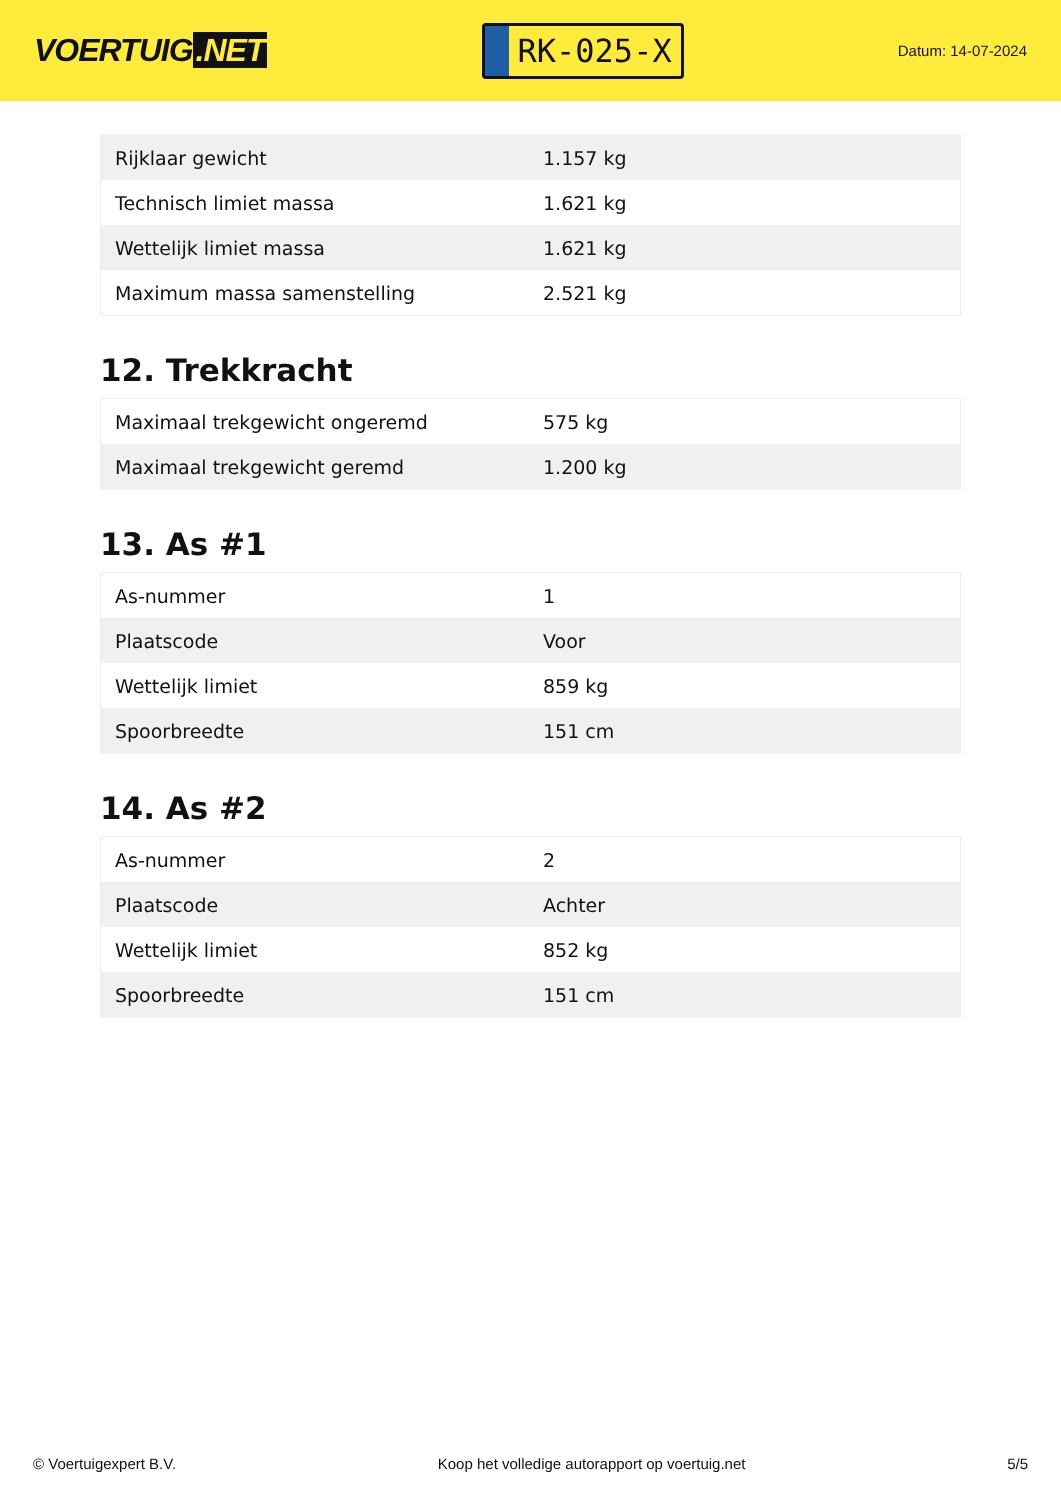VOERTUIG.NET
RK-025-X
Datum: 14-07-2024
| Rijklaar gewicht | 1.157 kg |
| Technisch limiet massa | 1.621 kg |
| Wettelijk limiet massa | 1.621 kg |
| Maximum massa samenstelling | 2.521 kg |
12. Trekkracht
| Maximaal trekgewicht ongeremd | 575 kg |
| Maximaal trekgewicht geremd | 1.200 kg |
13. As #1
| As-nummer | 1 |
| Plaatscode | Voor |
| Wettelijk limiet | 859 kg |
| Spoorbreedte | 151 cm |
14. As #2
| As-nummer | 2 |
| Plaatscode | Achter |
| Wettelijk limiet | 852 kg |
| Spoorbreedte | 151 cm |
© Voertuigexpert B.V. Koop het volledige autorapport op voertuig.net 5/5